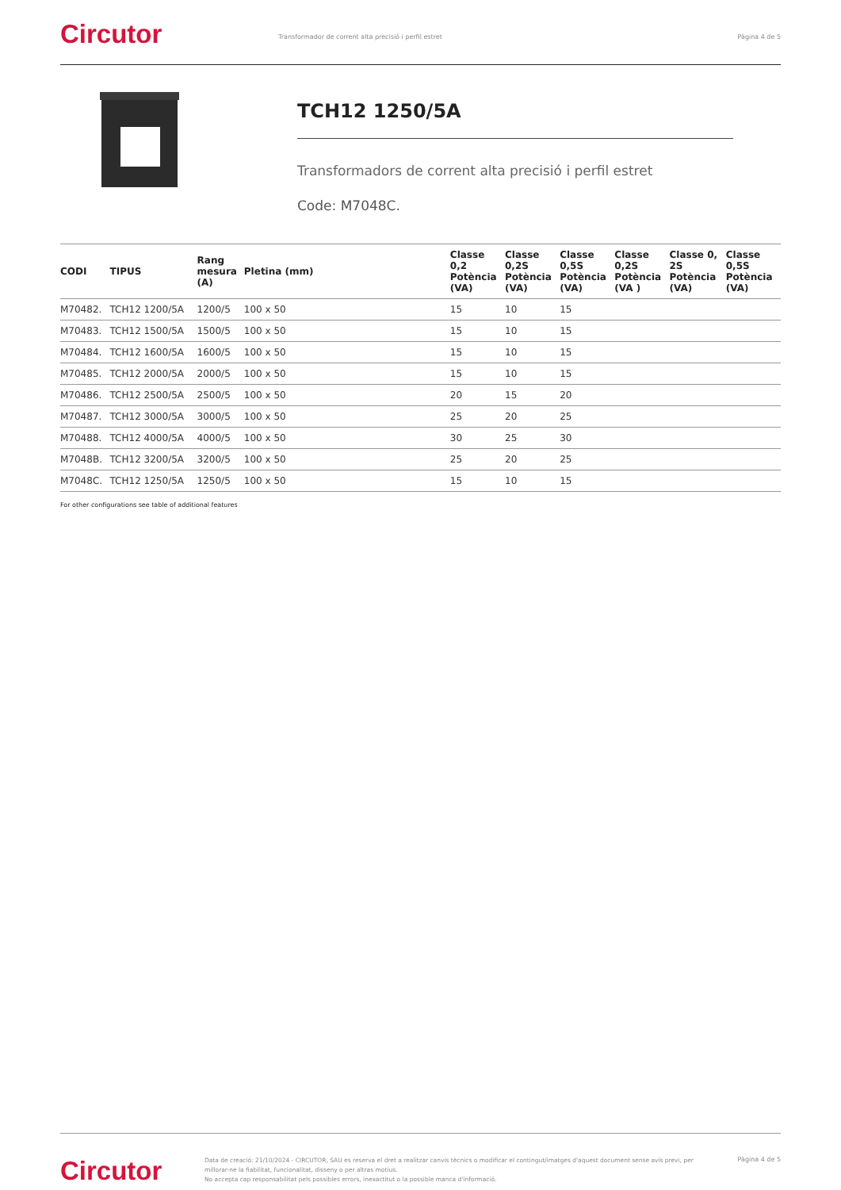Circutor
Transformador de corrent alta precisió i perfil estret
Pàgina 4 de 5
TCH12 1250/5A
Transformadors de corrent alta precisió i perfil estret
Code: M7048C.
| CODI | TIPUS | Rang mesura (A) | Pletina (mm) | Classe 0,2 Potència (VA) | Classe 0,2S Potència (VA) | Classe 0,5S Potència (VA) | Classe 0,2S Potència (VA ) | Classe 0, 2S Potència (VA) | Classe 0,5S Potència (VA) |
| --- | --- | --- | --- | --- | --- | --- | --- | --- | --- |
| M70482. | TCH12 1200/5A | 1200/5 | 100 x 50 | 15 | 10 | 15 | | | |
| M70483. | TCH12 1500/5A | 1500/5 | 100 x 50 | 15 | 10 | 15 | | | |
| M70484. | TCH12 1600/5A | 1600/5 | 100 x 50 | 15 | 10 | 15 | | | |
| M70485. | TCH12 2000/5A | 2000/5 | 100 x 50 | 15 | 10 | 15 | | | |
| M70486. | TCH12 2500/5A | 2500/5 | 100 x 50 | 20 | 15 | 20 | | | |
| M70487. | TCH12 3000/5A | 3000/5 | 100 x 50 | 25 | 20 | 25 | | | |
| M70488. | TCH12 4000/5A | 4000/5 | 100 x 50 | 30 | 25 | 30 | | | |
| M7048B. | TCH12 3200/5A | 3200/5 | 100 x 50 | 25 | 20 | 25 | | | |
| M7048C. | TCH12 1250/5A | 1250/5 | 100 x 50 | 15 | 10 | 15 | | | |
For other configurations see table of additional features
Circutor
Data de creació: 21/10/2024 - CIRCUTOR, SAU es reserva el dret a realitzar canvis tècnics o modificar el contingut/imatges d'aquest document sense avís previ, per millorar-ne la fiabilitat, funcionalitat, disseny o per altras motius.
No accepta cap responsabilitat pels possibles errors, inexactitut o la possible manca d'informació.
Pàgina 4 de 5